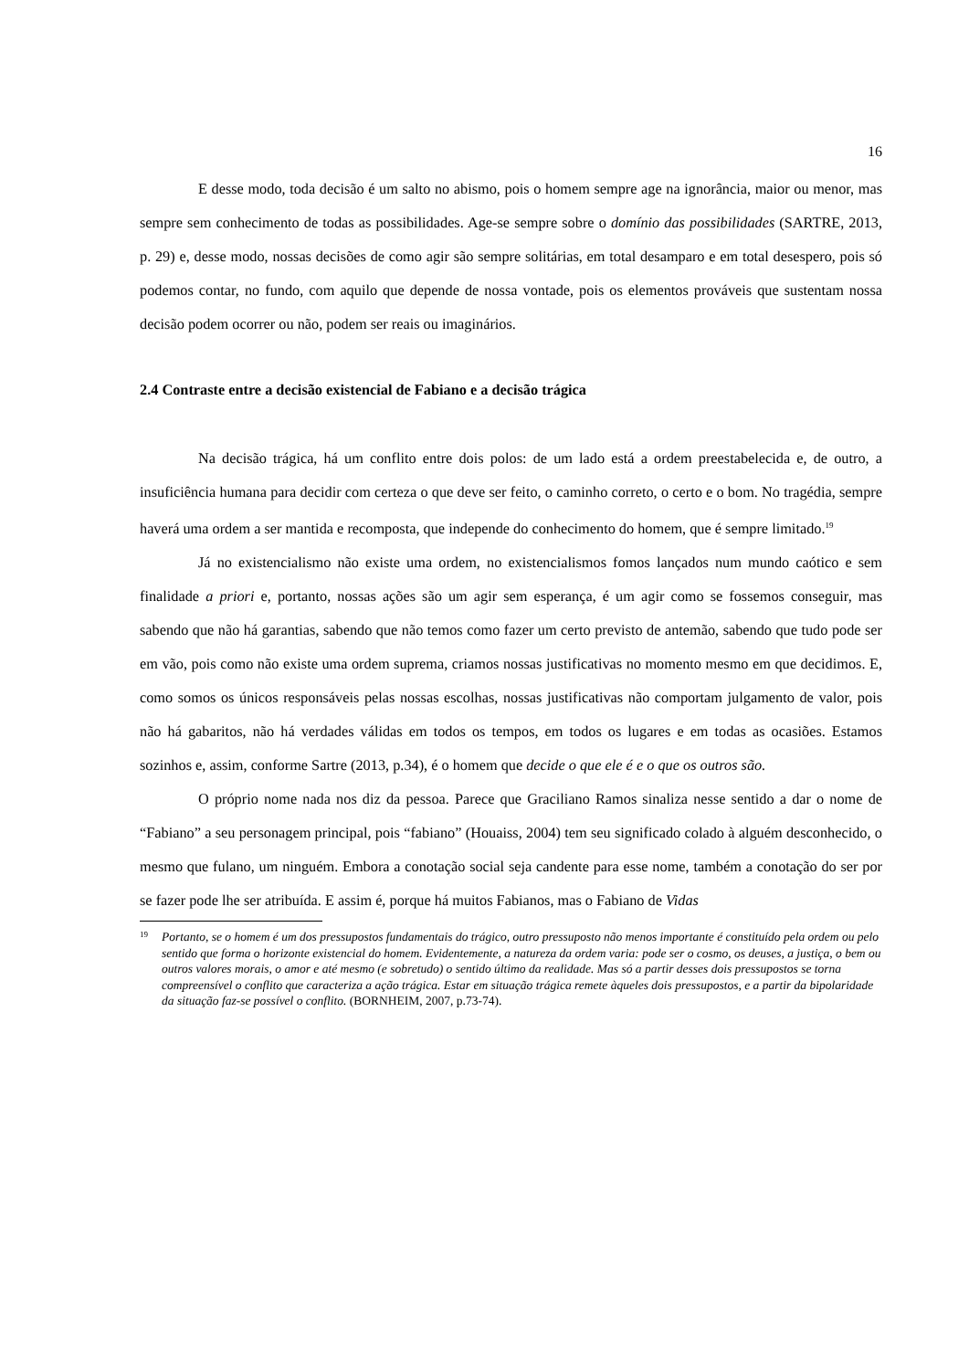16
E desse modo, toda decisão é um salto no abismo, pois o homem sempre age na ignorância, maior ou menor, mas sempre sem conhecimento de todas as possibilidades. Age-se sempre sobre o domínio das possibilidades (SARTRE, 2013, p. 29) e, desse modo, nossas decisões de como agir são sempre solitárias, em total desamparo e em total desespero, pois só podemos contar, no fundo, com aquilo que depende de nossa vontade, pois os elementos prováveis que sustentam nossa decisão podem ocorrer ou não, podem ser reais ou imaginários.
2.4 Contraste entre a decisão existencial de Fabiano e a decisão trágica
Na decisão trágica, há um conflito entre dois polos: de um lado está a ordem preestabelecida e, de outro, a insuficiência humana para decidir com certeza o que deve ser feito, o caminho correto, o certo e o bom. No tragédia, sempre haverá uma ordem a ser mantida e recomposta, que independe do conhecimento do homem, que é sempre limitado.<sup>19</sup>
Já no existencialismo não existe uma ordem, no existencialismos fomos lançados num mundo caótico e sem finalidade a priori e, portanto, nossas ações são um agir sem esperança, é um agir como se fossemos conseguir, mas sabendo que não há garantias, sabendo que não temos como fazer um certo previsto de antemão, sabendo que tudo pode ser em vão, pois como não existe uma ordem suprema, criamos nossas justificativas no momento mesmo em que decidimos. E, como somos os únicos responsáveis pelas nossas escolhas, nossas justificativas não comportam julgamento de valor, pois não há gabaritos, não há verdades válidas em todos os tempos, em todos os lugares e em todas as ocasiões. Estamos sozinhos e, assim, conforme Sartre (2013, p.34), é o homem que decide o que ele é e o que os outros são.
O próprio nome nada nos diz da pessoa. Parece que Graciliano Ramos sinaliza nesse sentido a dar o nome de “Fabiano” a seu personagem principal, pois “fabiano” (Houaiss, 2004) tem seu significado colado à alguém desconhecido, o mesmo que fulano, um ninguém. Embora a conotação social seja candente para esse nome, também a conotação do ser por se fazer pode lhe ser atribuída. E assim é, porque há muitos Fabianos, mas o Fabiano de Vidas
<sup>19</sup> Portanto, se o homem é um dos pressupostos fundamentais do trágico, outro pressuposto não menos importante é constituído pela ordem ou pelo sentido que forma o horizonte existencial do homem. Evidentemente, a natureza da ordem varia: pode ser o cosmo, os deuses, a justiça, o bem ou outros valores morais, o amor e até mesmo (e sobretudo) o sentido último da realidade. Mas só a partir desses dois pressupostos se torna compreensível o conflito que caracteriza a ação trágica. Estar em situação trágica remete àqueles dois pressupostos, e a partir da bipolaridade da situação faz-se possível o conflito. (BORNHEIM, 2007, p.73-74).